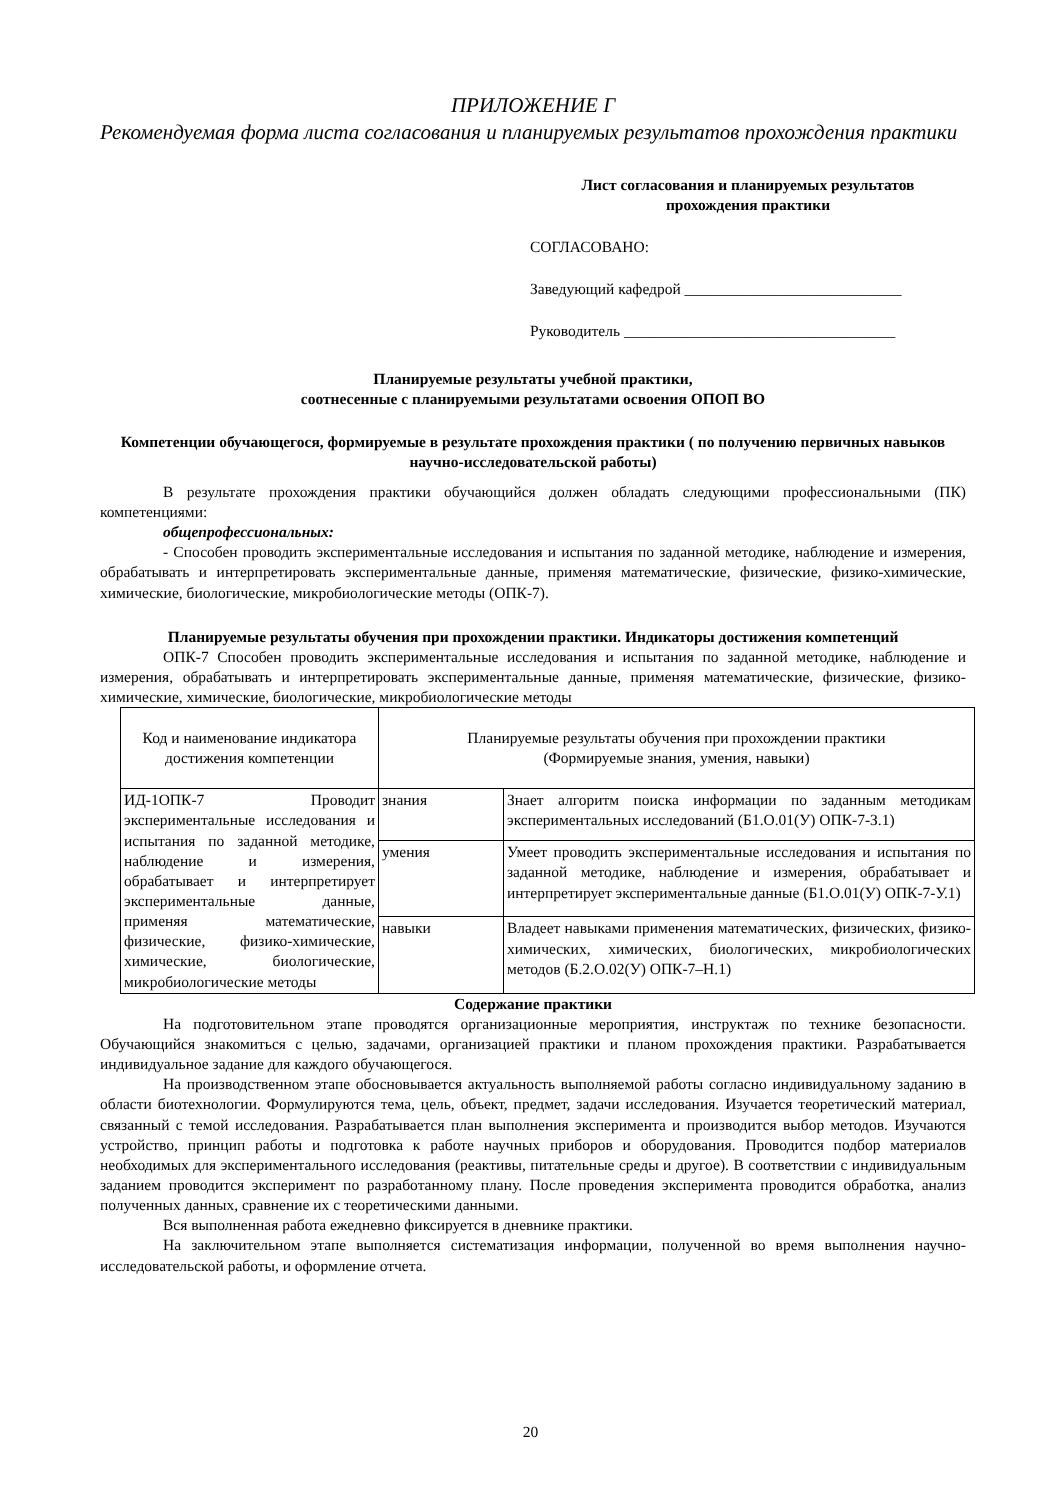ПРИЛОЖЕНИЕ Г
Рекомендуемая форма листа согласования и планируемых результатов прохождения практики
Лист согласования и планируемых результатов
прохождения практики
СОГЛАСОВАНО:
Заведующий кафедрой ____________________________
Руководитель ___________________________________
Планируемые результаты учебной практики,
соотнесенные с планируемыми результатами освоения ОПОП ВО
Компетенции обучающегося, формируемые в результате прохождения практики ( по получению первичных навыков научно-исследовательской работы)
В результате прохождения практики обучающийся должен обладать следующими профессиональными (ПК) компетенциями:
общепрофессиональных:
- Способен проводить экспериментальные исследования и испытания по заданной методике, наблюдение и измерения, обрабатывать и интерпретировать экспериментальные данные, применяя математические, физические, физико-химические, химические, биологические, микробиологические методы (ОПК-7).
Планируемые результаты обучения при прохождении практики. Индикаторы достижения компетенций
ОПК-7 Способен проводить экспериментальные исследования и испытания по заданной методике, наблюдение и измерения, обрабатывать и интерпретировать экспериментальные данные, применяя математические, физические, физико-химические, химические, биологические, микробиологические методы
| Код и наименование индикатора достижения компетенции | Планируемые результаты обучения при прохождении практики (Формируемые знания, умения, навыки) | |
| --- | --- | --- |
| ИД-1ОПК-7 Проводит экспериментальные исследования и испытания по заданной методике, наблюдение и измерения, обрабатывает и интерпретирует экспериментальные данные, применяя математические, физические, физико-химические, химические, биологические, микробиологические методы | знания | Знает алгоритм поиска информации по заданным методикам экспериментальных исследований (Б1.О.01(У) ОПК-7-З.1) |
| | умения | Умеет проводить экспериментальные исследования и испытания по заданной методике, наблюдение и измерения, обрабатывает и интерпретирует экспериментальные данные (Б1.О.01(У) ОПК-7-У.1) |
| | навыки | Владеет навыками применения математических, физических, физико-химических, химических, биологических, микробиологических методов (Б.2.О.02(У) ОПК-7–Н.1) |
Содержание практики
На подготовительном этапе проводятся организационные мероприятия, инструктаж по технике безопасности. Обучающийся знакомиться с целью, задачами, организацией практики и планом прохождения практики. Разрабатывается индивидуальное задание для каждого обучающегося.
На производственном этапе обосновывается актуальность выполняемой работы согласно индивидуальному заданию в области биотехнологии. Формулируются тема, цель, объект, предмет, задачи исследования. Изучается теоретический материал, связанный с темой исследования. Разрабатывается план выполнения эксперимента и производится выбор методов. Изучаются устройство, принцип работы и подготовка к работе научных приборов и оборудования. Проводится подбор материалов необходимых для экспериментального исследования (реактивы, питательные среды и другое). В соответствии с индивидуальным заданием проводится эксперимент по разработанному плану. После проведения эксперимента проводится обработка, анализ полученных данных, сравнение их с теоретическими данными.
Вся выполненная работа ежедневно фиксируется в дневнике практики.
На заключительном этапе выполняется систематизация информации, полученной во время выполнения научно-исследовательской работы, и оформление отчета.
20